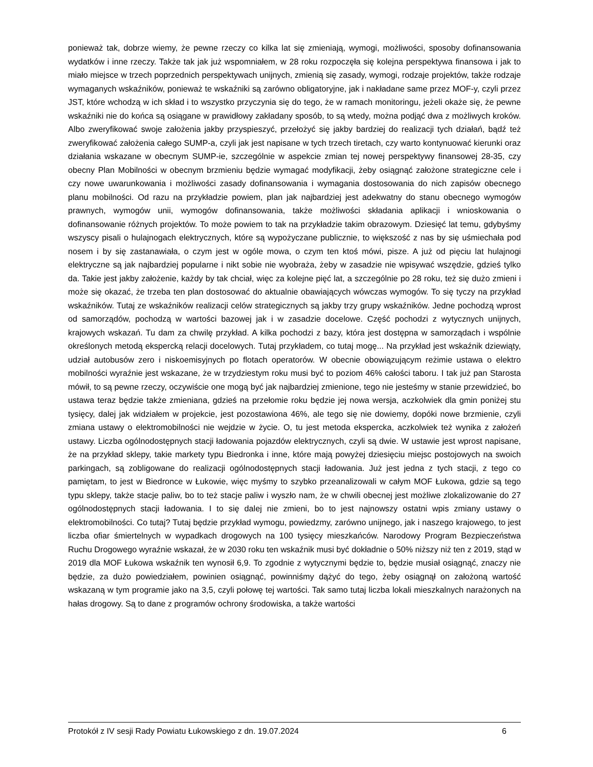ponieważ tak, dobrze wiemy, że pewne rzeczy co kilka lat się zmieniają, wymogi, możliwości, sposoby dofinansowania wydatków i inne rzeczy. Także tak jak już wspomniałem, w 28 roku rozpoczęła się kolejna perspektywa finansowa i jak to miało miejsce w trzech poprzednich perspektywach unijnych, zmienią się zasady, wymogi, rodzaje projektów, także rodzaje wymaganych wskaźników, ponieważ te wskaźniki są zarówno obligatoryjne, jak i nakładane same przez MOF-y, czyli przez JST, które wchodzą w ich skład i to wszystko przyczynia się do tego, że w ramach monitoringu, jeżeli okaże się, że pewne wskaźniki nie do końca są osiągane w prawidłowy zakładany sposób, to są wtedy, można podjąć dwa z możliwych kroków. Albo zweryfikować swoje założenia jakby przyspieszyć, przełożyć się jakby bardziej do realizacji tych działań, bądź też zweryfikować założenia całego SUMP-a, czyli jak jest napisane w tych trzech tiretach, czy warto kontynuować kierunki oraz działania wskazane w obecnym SUMP-ie, szczególnie w aspekcie zmian tej nowej perspektywy finansowej 28-35, czy obecny Plan Mobilności w obecnym brzmieniu będzie wymagać modyfikacji, żeby osiągnąć założone strategiczne cele i czy nowe uwarunkowania i możliwości zasady dofinansowania i wymagania dostosowania do nich zapisów obecnego planu mobilności. Od razu na przykładzie powiem, plan jak najbardziej jest adekwatny do stanu obecnego wymogów prawnych, wymogów unii, wymogów dofinansowania, także możliwości składania aplikacji i wnioskowania o dofinansowanie różnych projektów. To może powiem to tak na przykładzie takim obrazowym. Dziesięć lat temu, gdybyśmy wszyscy pisali o hulajnogach elektrycznych, które są wypożyczane publicznie, to większość z nas by się uśmiechała pod nosem i by się zastanawiała, o czym jest w ogóle mowa, o czym ten ktoś mówi, pisze. A już od pięciu lat hulajnogi elektryczne są jak najbardziej popularne i nikt sobie nie wyobraża, żeby w zasadzie nie wpisywać wszędzie, gdzieś tylko da. Takie jest jakby założenie, każdy by tak chciał, więc za kolejne pięć lat, a szczególnie po 28 roku, też się dużo zmieni i może się okazać, że trzeba ten plan dostosować do aktualnie obawiających wówczas wymogów. To się tyczy na przykład wskaźników. Tutaj ze wskaźników realizacji celów strategicznych są jakby trzy grupy wskaźników. Jedne pochodzą wprost od samorządów, pochodzą w wartości bazowej jak i w zasadzie docelowe. Część pochodzi z wytycznych unijnych, krajowych wskazań. Tu dam za chwilę przykład. A kilka pochodzi z bazy, która jest dostępna w samorządach i wspólnie określonych metodą ekspercką relacji docelowych. Tutaj przykładem, co tutaj mogę... Na przykład jest wskaźnik dziewiąty, udział autobusów zero i niskoemisyjnych po flotach operatorów. W obecnie obowiązującym reżimie ustawa o elektro mobilności wyraźnie jest wskazane, że w trzydziestym roku musi być to poziom 46% całości taboru. I tak już pan Starosta mówił, to są pewne rzeczy, oczywiście one mogą być jak najbardziej zmienione, tego nie jesteśmy w stanie przewidzieć, bo ustawa teraz będzie także zmieniana, gdzieś na przełomie roku będzie jej nowa wersja, aczkolwiek dla gmin poniżej stu tysięcy, dalej jak widziałem w projekcie, jest pozostawiona 46%, ale tego się nie dowiemy, dopóki nowe brzmienie, czyli zmiana ustawy o elektromobilności nie wejdzie w życie. O, tu jest metoda ekspercka, aczkolwiek też wynika z założeń ustawy. Liczba ogólnodostępnych stacji ładowania pojazdów elektrycznych, czyli są dwie. W ustawie jest wprost napisane, że na przykład sklepy, takie markety typu Biedronka i inne, które mają powyżej dziesięciu miejsc postojowych na swoich parkingach, są zobligowane do realizacji ogólnodostępnych stacji ładowania. Już jest jedna z tych stacji, z tego co pamiętam, to jest w Biedronce w Łukowie, więc myśmy to szybko przeanalizowali w całym MOF Łukowa, gdzie są tego typu sklepy, także stacje paliw, bo to też stacje paliw i wyszło nam, że w chwili obecnej jest możliwe zlokalizowanie do 27 ogólnodostępnych stacji ładowania. I to się dalej nie zmieni, bo to jest najnowszy ostatni wpis zmiany ustawy o elektromobilności. Co tutaj? Tutaj będzie przykład wymogu, powiedzmy, zarówno unijnego, jak i naszego krajowego, to jest liczba ofiar śmiertelnych w wypadkach drogowych na 100 tysięcy mieszkańców. Narodowy Program Bezpieczeństwa Ruchu Drogowego wyraźnie wskazał, że w 2030 roku ten wskaźnik musi być dokładnie o 50% niższy niż ten z 2019, stąd w 2019 dla MOF Łukowa wskaźnik ten wynosił 6,9. To zgodnie z wytycznymi będzie to, będzie musiał osiągnąć, znaczy nie będzie, za dużo powiedziałem, powinien osiągnąć, powinniśmy dążyć do tego, żeby osiągnął on założoną wartość wskazaną w tym programie jako na 3,5, czyli połowę tej wartości. Tak samo tutaj liczba lokali mieszkalnych narażonych na hałas drogowy. Są to dane z programów ochrony środowiska, a także wartości
Protokół z IV sesji Rady Powiatu Łukowskiego z dn. 19.07.2024 6